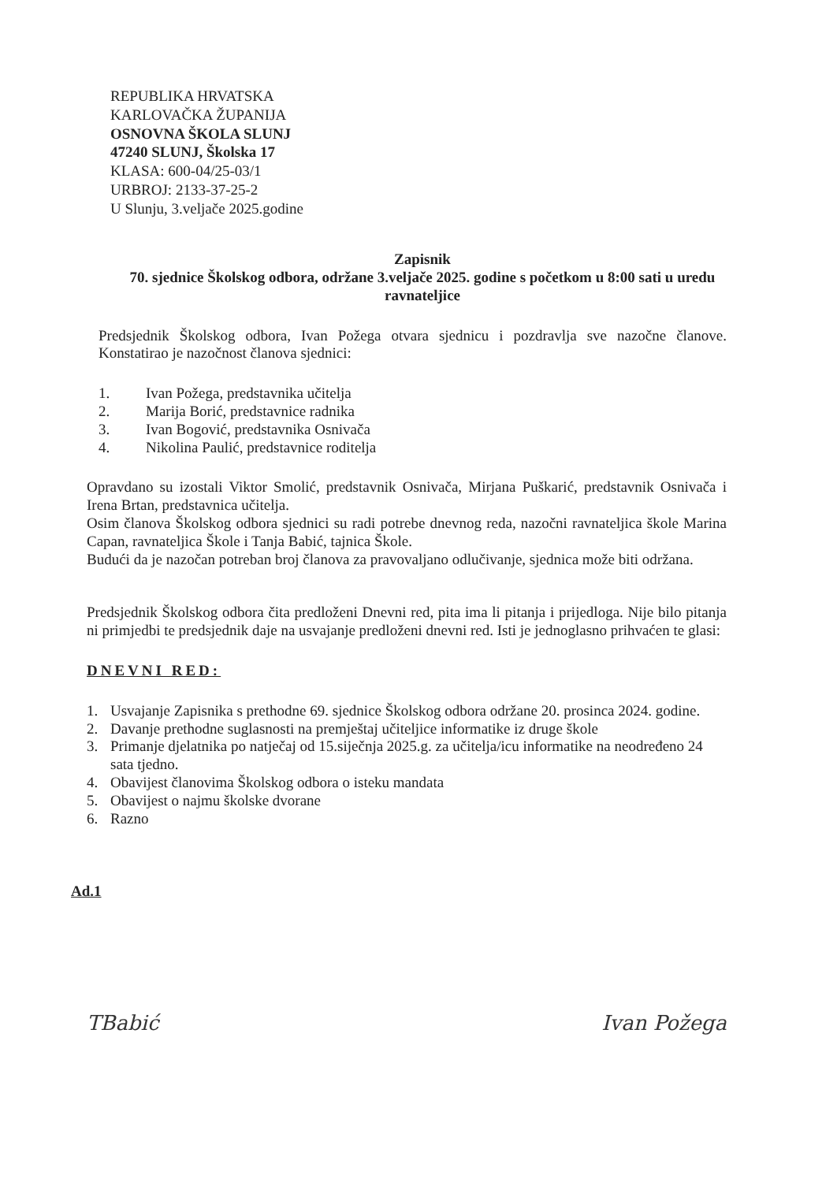REPUBLIKA HRVATSKA
KARLOVAČKA ŽUPANIJA
OSNOVNA ŠKOLA SLUNJ
47240 SLUNJ, Školska 17
KLASA: 600-04/25-03/1
URBROJ: 2133-37-25-2
U Slunju, 3.veljače 2025.godine
Zapisnik
70. sjednice Školskog odbora, održane 3.veljače 2025. godine s početkom u 8:00 sati u uredu ravnateljice
Predsjednik Školskog odbora, Ivan Požega otvara sjednicu i pozdravlja sve nazočne članove. Konstatirao je nazočnost članova sjednici:
1. Ivan Požega, predstavnika učitelja
2. Marija Borić, predstavnice radnika
3. Ivan Bogović, predstavnika Osnivača
4. Nikolina Paulić, predstavnice roditelja
Opravdano su izostali Viktor Smolić, predstavnik Osnivača, Mirjana Puškarić, predstavnik Osnivača i Irena Brtan, predstavnica učitelja.
Osim članova Školskog odbora sjednici su radi potrebe dnevnog reda, nazočni ravnateljica škole Marina Capan, ravnateljica Škole i Tanja Babić, tajnica Škole.
Budući da je nazočan potreban broj članova za pravovaljano odlučivanje, sjednica može biti održana.
Predsjednik Školskog odbora čita predloženi Dnevni red, pita ima li pitanja i prijedloga. Nije bilo pitanja ni primjedbi te predsjednik daje na usvajanje predloženi dnevni red. Isti je jednoglasno prihvaćen te glasi:
DNEVNI RED:
1. Usvajanje Zapisnika s prethodne 69. sjednice Školskog odbora održane 20. prosinca 2024. godine.
2. Davanje prethodne suglasnosti na premještaj učiteljice informatike iz druge škole
3. Primanje djelatnika po natječaj od 15.siječnja 2025.g. za učitelja/icu informatike na neodređeno 24 sata tjedno.
4. Obavijest članovima Školskog odbora o isteku mandata
5. Obavijest o najmu školske dvorane
6. Razno
Ad.1
TBabić Ivan Požega